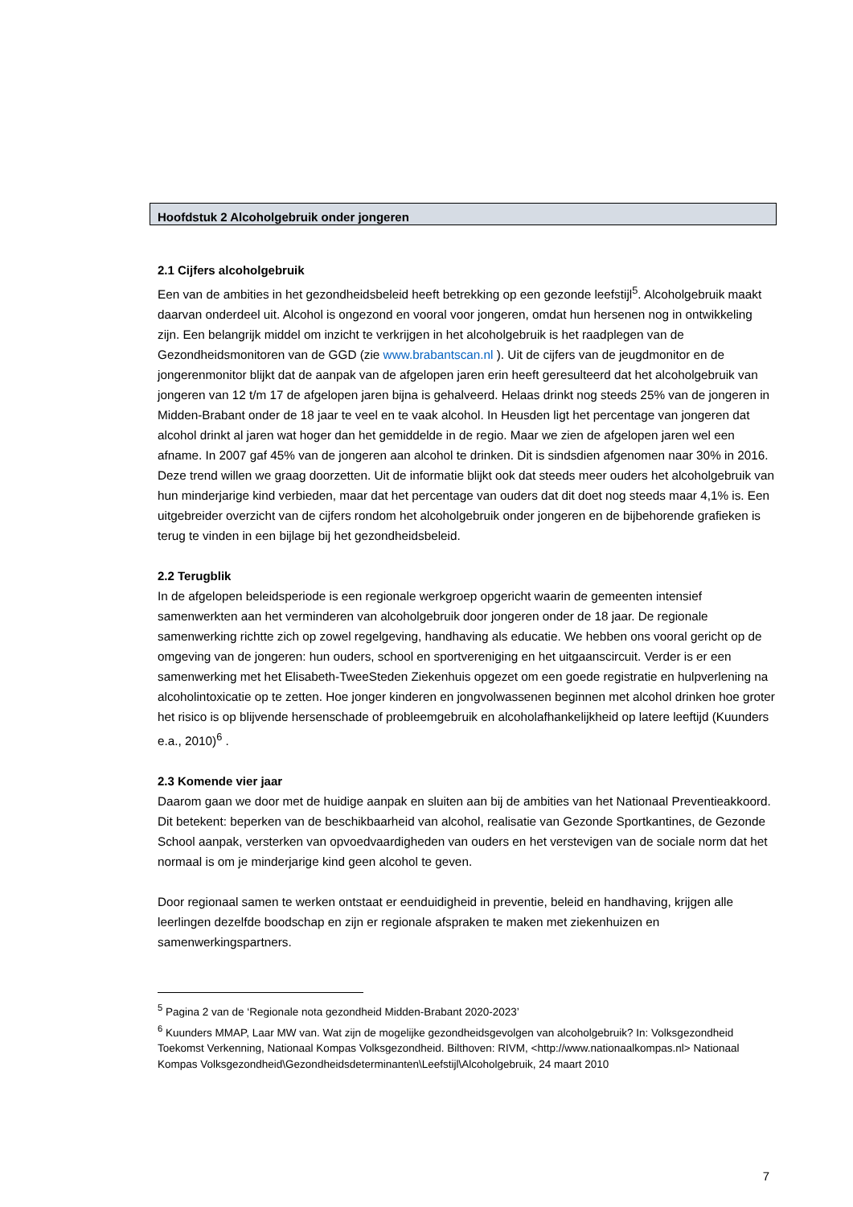Hoofdstuk 2 Alcoholgebruik onder jongeren
2.1 Cijfers alcoholgebruik
Een van de ambities in het gezondheidsbeleid heeft betrekking op een gezonde leefstijl<sup>5</sup>. Alcoholgebruik maakt daarvan onderdeel uit. Alcohol is ongezond en vooral voor jongeren, omdat hun hersenen nog in ontwikkeling zijn. Een belangrijk middel om inzicht te verkrijgen in het alcoholgebruik is het raadplegen van de Gezondheidsmonitoren van de GGD (zie www.brabantscan.nl ). Uit de cijfers van de jeugdmonitor en de jongerenmonitor blijkt dat de aanpak van de afgelopen jaren erin heeft geresulteerd dat het alcoholgebruik van jongeren van 12 t/m 17 de afgelopen jaren bijna is gehalveerd. Helaas drinkt nog steeds 25% van de jongeren in Midden-Brabant onder de 18 jaar te veel en te vaak alcohol. In Heusden ligt het percentage van jongeren dat alcohol drinkt al jaren wat hoger dan het gemiddelde in de regio. Maar we zien de afgelopen jaren wel een afname. In 2007 gaf 45% van de jongeren aan alcohol te drinken. Dit is sindsdien afgenomen naar 30% in 2016. Deze trend willen we graag doorzetten. Uit de informatie blijkt ook dat steeds meer ouders het alcoholgebruik van hun minderjarige kind verbieden, maar dat het percentage van ouders dat dit doet nog steeds maar 4,1% is. Een uitgebreider overzicht van de cijfers rondom het alcoholgebruik onder jongeren en de bijbehorende grafieken is terug te vinden in een bijlage bij het gezondheidsbeleid.
2.2 Terugblik
In de afgelopen beleidsperiode is een regionale werkgroep opgericht waarin de gemeenten intensief samenwerkten aan het verminderen van alcoholgebruik door jongeren onder de 18 jaar. De regionale samenwerking richtte zich op zowel regelgeving, handhaving als educatie. We hebben ons vooral gericht op de omgeving van de jongeren: hun ouders, school en sportvereniging en het uitgaanscircuit. Verder is er een samenwerking met het Elisabeth-TweeSteden Ziekenhuis opgezet om een goede registratie en hulpverlening na alcoholintoxicatie op te zetten. Hoe jonger kinderen en jongvolwassenen beginnen met alcohol drinken hoe groter het risico is op blijvende hersenschade of probleemgebruik en alcoholafhankelijkheid op latere leeftijd (Kuunders e.a., 2010)<sup>6</sup> .
2.3 Komende vier jaar
Daarom gaan we door met de huidige aanpak en sluiten aan bij de ambities van het Nationaal Preventieakkoord. Dit betekent: beperken van de beschikbaarheid van alcohol, realisatie van Gezonde Sportkantines, de Gezonde School aanpak, versterken van opvoedvaardigheden van ouders en het verstevigen van de sociale norm dat het normaal is om je minderjarige kind geen alcohol te geven.
Door regionaal samen te werken ontstaat er eenduidigheid in preventie, beleid en handhaving, krijgen alle leerlingen dezelfde boodschap en zijn er regionale afspraken te maken met ziekenhuizen en samenwerkingspartners.
<sup>5</sup> Pagina 2 van de ‘Regionale nota gezondheid Midden-Brabant 2020-2023’
<sup>6</sup> Kuunders MMAP, Laar MW van. Wat zijn de mogelijke gezondheidsgevolgen van alcoholgebruik? In: Volksgezondheid Toekomst Verkenning, Nationaal Kompas Volksgezondheid. Bilthoven: RIVM, <http://www.nationaalkompas.nl> Nationaal Kompas Volksgezondheid\Gezondheidsdeterminanten\Leefstijl\Alcoholgebruik, 24 maart 2010
7